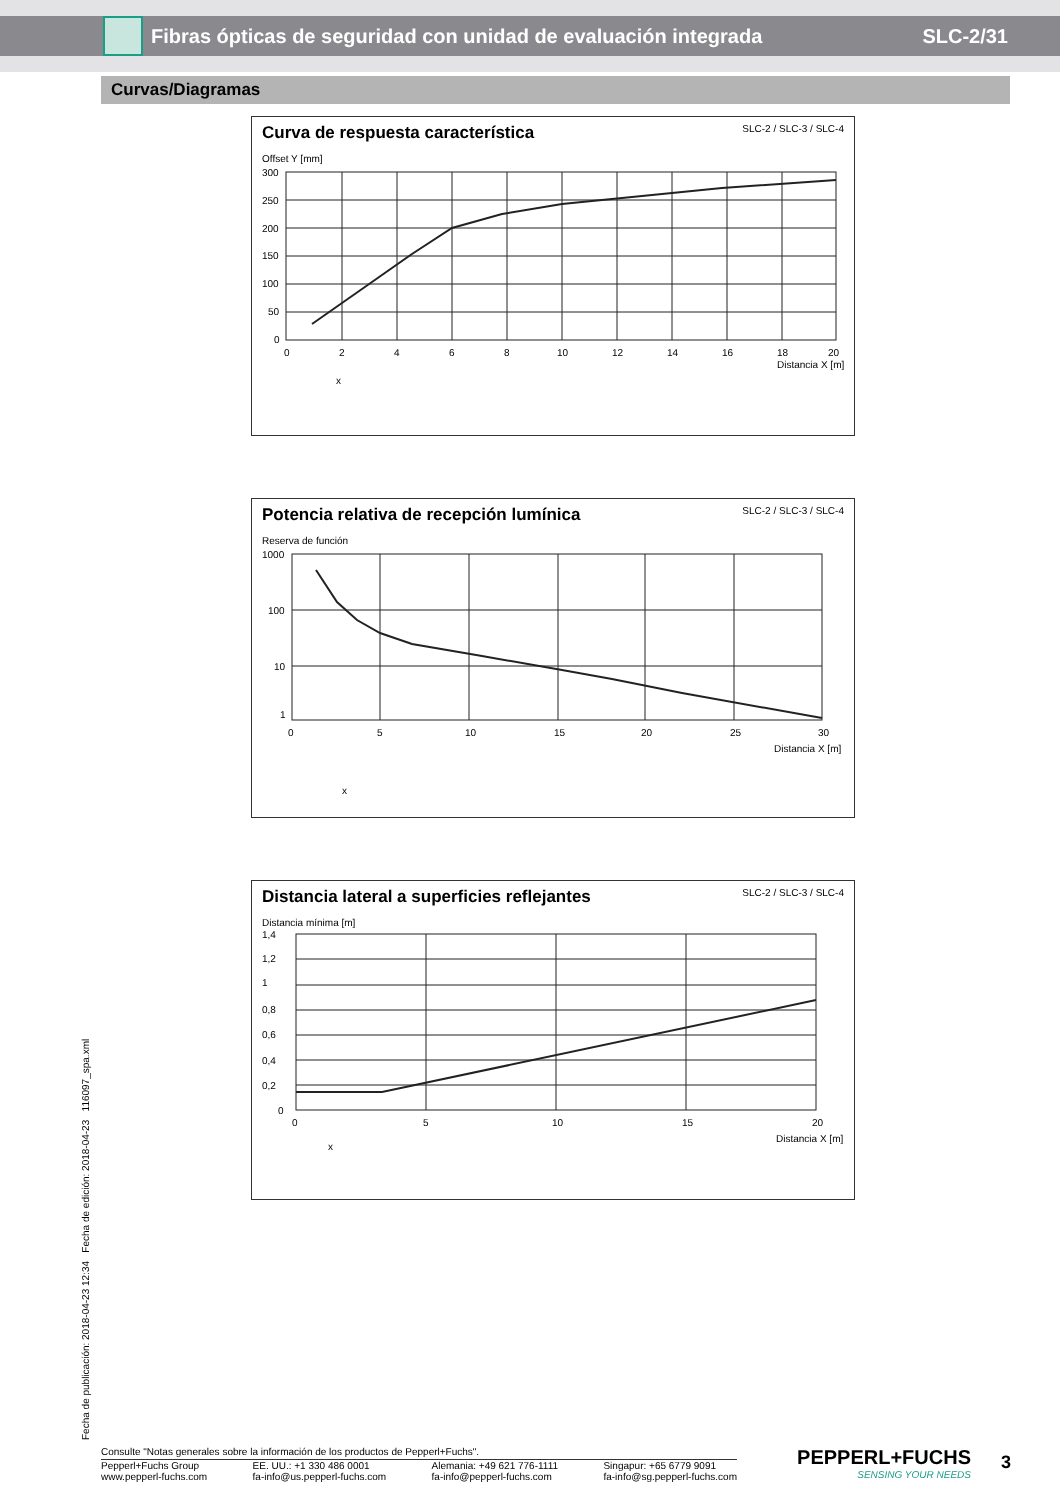Fibras ópticas de seguridad con unidad de evaluación integrada
SLC-2/31
Curvas/Diagramas
Curva de respuesta característica SLC-2 / SLC-3 / SLC-4
Offset Y [mm]
300
250
200
150
100
50
0
0
2
4
6
8
10
12
14
16
18
20
Distancia X [m]
x
Potencia relativa de recepción lumínica SLC-2 / SLC-3 / SLC-4
Reserva de función
1000
100
10
1
0
5
10
15
20
25
30
Distancia X [m]
x
Distancia lateral a superficies reflejantes SLC-2 / SLC-3 / SLC-4
Distancia mínima [m]
1,4
1,2
1
0,8
0,6
0,4
0,2
0
0
5
10
15
20
Distancia X [m]
x
Fecha de publicación: 2018-04-23 12:34 Fecha de edición: 2018-04-23 116097_spa.xml
Consulte "Notas generales sobre la información de los productos de Pepperl+Fuchs".
Pepperl+Fuchs Group
www.pepperl-fuchs.com EE. UU.: +1 330 486 0001
fa-info@us.pepperl-fuchs.com Alemania: +49 621 776-1111
fa-info@pepperl-fuchs.com Singapur: +65 6779 9091
fa-info@sg.pepperl-fuchs.com
PEPPERL+FUCHS
SENSING YOUR NEEDS
3